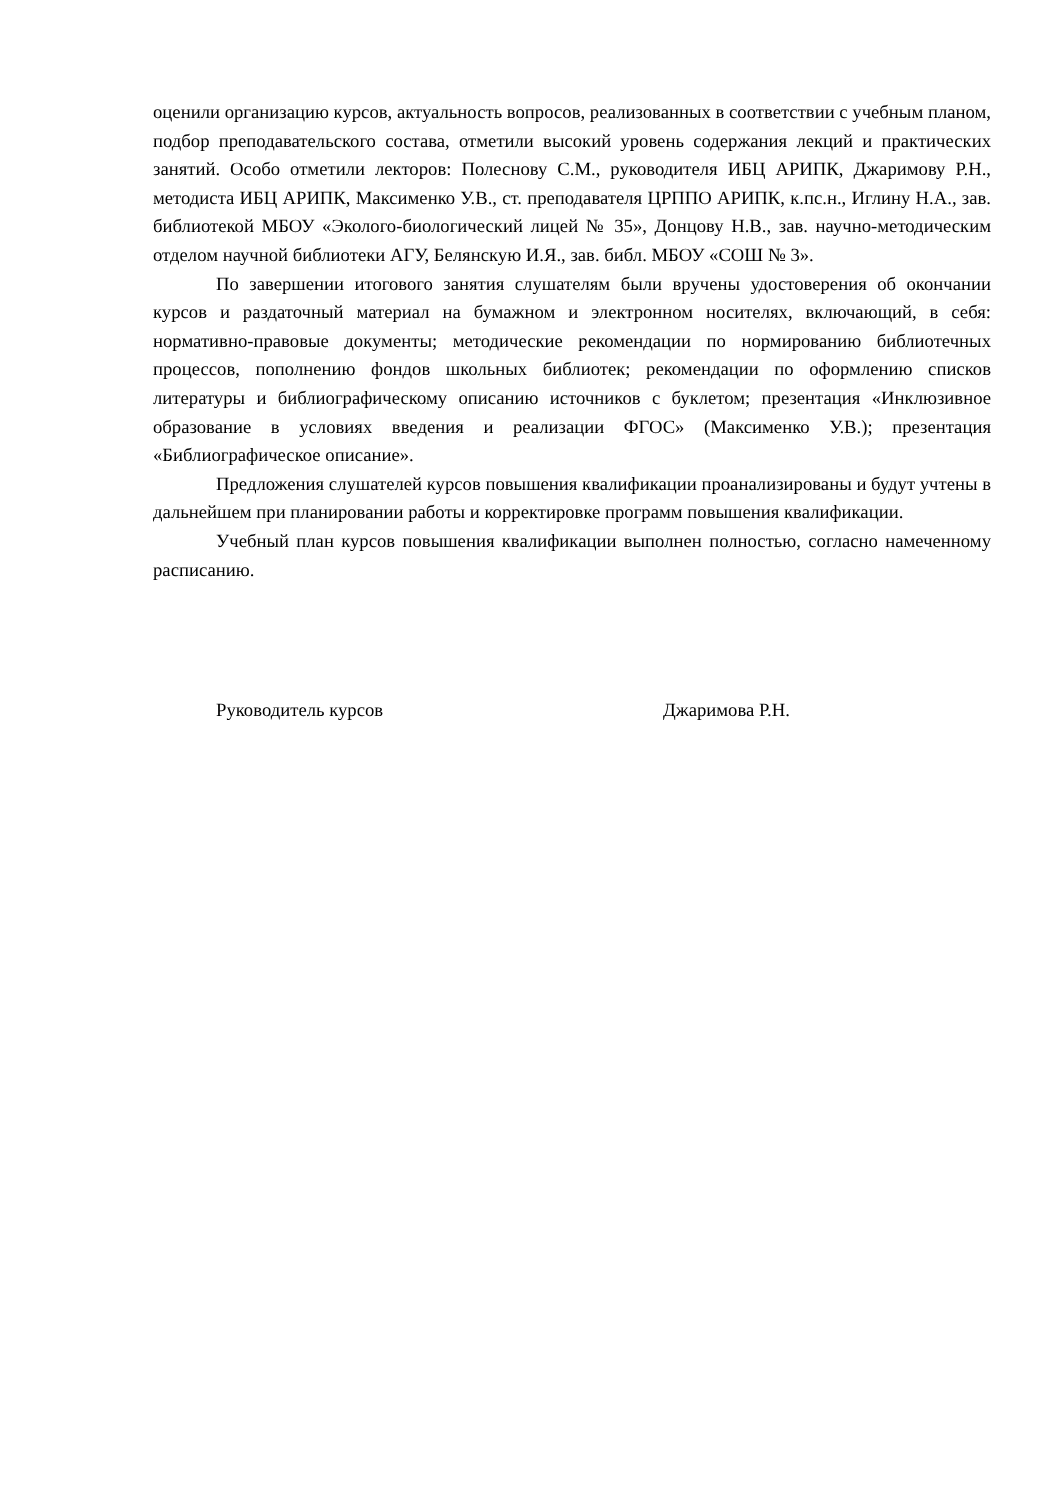оценили организацию курсов, актуальность вопросов, реализованных в соответствии с учебным планом, подбор преподавательского состава, отметили высокий уровень содержания лекций и практических занятий. Особо отметили лекторов: Полеснову С.М., руководителя ИБЦ АРИПК, Джаримову Р.Н., методиста ИБЦ АРИПК, Максименко У.В., ст. преподавателя ЦРППО АРИПК, к.пс.н., Иглину Н.А., зав. библиотекой МБОУ «Эколого-биологический лицей № 35», Донцову Н.В., зав. научно-методическим отделом научной библиотеки АГУ, Белянскую И.Я., зав. библ. МБОУ «СОШ № 3».
По завершении итогового занятия слушателям были вручены удостоверения об окончании курсов и раздаточный материал на бумажном и электронном носителях, включающий, в себя: нормативно-правовые документы; методические рекомендации по нормированию библиотечных процессов, пополнению фондов школьных библиотек; рекомендации по оформлению списков литературы и библиографическому описанию источников с буклетом; презентация «Инклюзивное образование в условиях введения и реализации ФГОС» (Максименко У.В.); презентация «Библиографическое описание».
Предложения слушателей курсов повышения квалификации проанализированы и будут учтены в дальнейшем при планировании работы и корректировке программ повышения квалификации.
Учебный план курсов повышения квалификации выполнен полностью, согласно намеченному расписанию.
Руководитель курсов Джаримова Р.Н.